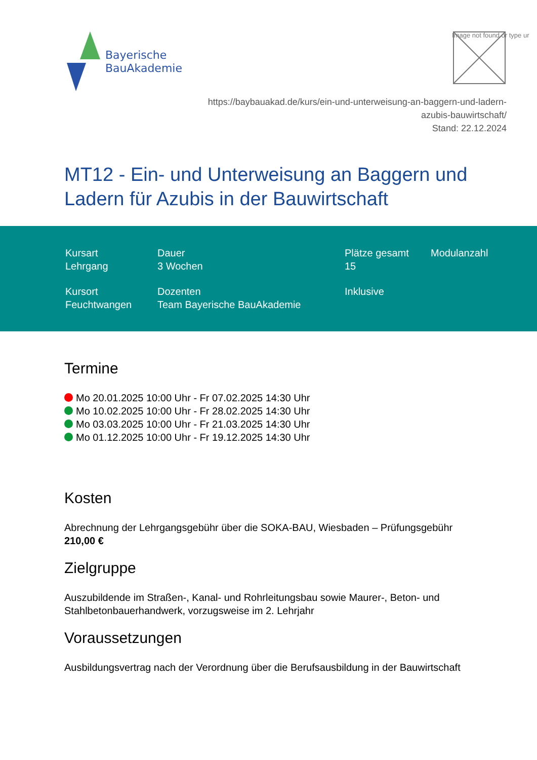Bayerische
BauAkademie
Image not found or type ur
https://baybauakad.de/kurs/ein-und-unterweisung-an-baggern-und-ladern-
azubis-bauwirtschaft/
Stand: 22.12.2024
MT12 - Ein- und Unterweisung an Baggern und Ladern für Azubis in der Bauwirtschaft
Kursart
Lehrgang
Dauer
3 Wochen
Plätze gesamt
15
Modulanzahl
Kursort
Feuchtwangen
Dozenten
Team Bayerische BauAkademie
Inklusive
Termine
Mo 20.01.2025 10:00 Uhr - Fr 07.02.2025 14:30 Uhr
Mo 10.02.2025 10:00 Uhr - Fr 28.02.2025 14:30 Uhr
Mo 03.03.2025 10:00 Uhr - Fr 21.03.2025 14:30 Uhr
Mo 01.12.2025 10:00 Uhr - Fr 19.12.2025 14:30 Uhr
Kosten
Abrechnung der Lehrgangsgebühr über die SOKA-BAU, Wiesbaden – Prüfungsgebühr
210,00 €
Zielgruppe
Auszubildende im Straßen-, Kanal- und Rohrleitungsbau sowie Maurer-, Beton- und Stahlbetonbauerhandwerk, vorzugsweise im 2. Lehrjahr
Voraussetzungen
Ausbildungsvertrag nach der Verordnung über die Berufsausbildung in der Bauwirtschaft